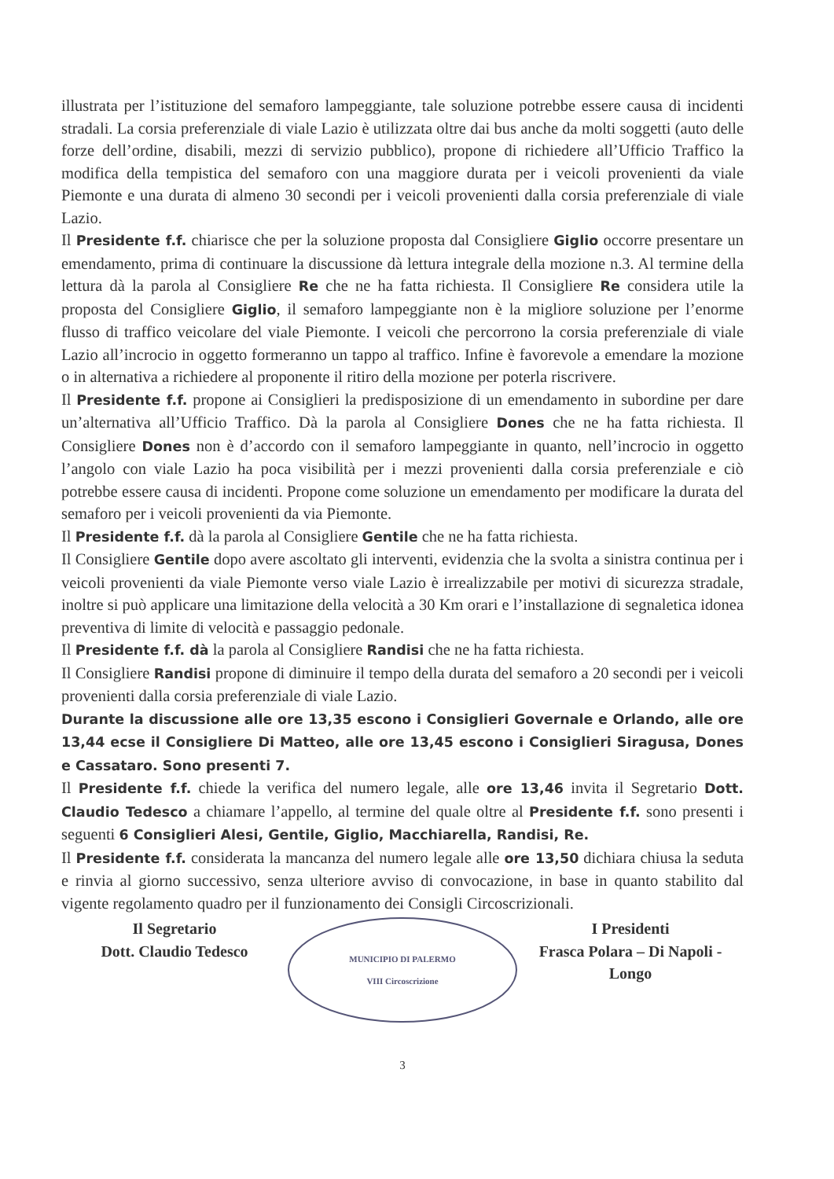illustrata per l’istituzione del semaforo lampeggiante, tale soluzione potrebbe essere causa di incidenti stradali. La corsia preferenziale di viale Lazio è utilizzata oltre dai bus anche da molti soggetti (auto delle forze dell’ordine, disabili, mezzi di servizio pubblico), propone di richiedere all’Ufficio Traffico la modifica della tempistica del semaforo con una maggiore durata per i veicoli provenienti da viale Piemonte e una durata di almeno 30 secondi per i veicoli provenienti dalla corsia preferenziale di viale Lazio.
Il Presidente f.f. chiarisce che per la soluzione proposta dal Consigliere Giglio occorre presentare un emendamento, prima di continuare la discussione dà lettura integrale della mozione n.3. Al termine della lettura dà la parola al Consigliere Re che ne ha fatta richiesta. Il Consigliere Re considera utile la proposta del Consigliere Giglio, il semaforo lampeggiante non è la migliore soluzione per l’enorme flusso di traffico veicolare del viale Piemonte. I veicoli che percorrono la corsia preferenziale di viale Lazio all’incrocio in oggetto formeranno un tappo al traffico. Infine è favorevole a emendare la mozione o in alternativa a richiedere al proponente il ritiro della mozione per poterla riscrivere.
Il Presidente f.f. propone ai Consiglieri la predisposizione di un emendamento in subordine per dare un’alternativa all’Ufficio Traffico. Dà la parola al Consigliere Dones che ne ha fatta richiesta. Il Consigliere Dones non è d’accordo con il semaforo lampeggiante in quanto, nell’incrocio in oggetto l’angolo con viale Lazio ha poca visibilità per i mezzi provenienti dalla corsia preferenziale e ciò potrebbe essere causa di incidenti. Propone come soluzione un emendamento per modificare la durata del semaforo per i veicoli provenienti da via Piemonte.
Il Presidente f.f. dà la parola al Consigliere Gentile che ne ha fatta richiesta.
Il Consigliere Gentile dopo avere ascoltato gli interventi, evidenzia che la svolta a sinistra continua per i veicoli provenienti da viale Piemonte verso viale Lazio è irrealizzabile per motivi di sicurezza stradale, inoltre si può applicare una limitazione della velocità a 30 Km orari e l’installazione di segnaletica idonea preventiva di limite di velocità e passaggio pedonale.
Il Presidente f.f. dà la parola al Consigliere Randisi che ne ha fatta richiesta.
Il Consigliere Randisi propone di diminuire il tempo della durata del semaforo a 20 secondi per i veicoli provenienti dalla corsia preferenziale di viale Lazio.
Durante la discussione alle ore 13,35 escono i Consiglieri Governale e Orlando, alle ore 13,44 ecse il Consigliere Di Matteo, alle ore 13,45 escono i Consiglieri Siragusa, Dones e Cassataro. Sono presenti 7.
Il Presidente f.f. chiede la verifica del numero legale, alle ore 13,46 invita il Segretario Dott. Claudio Tedesco a chiamare l’appello, al termine del quale oltre al Presidente f.f. sono presenti i seguenti 6 Consiglieri Alesi, Gentile, Giglio, Macchiarella, Randisi, Re.
Il Presidente f.f. considerata la mancanza del numero legale alle ore 13,50 dichiara chiusa la seduta e rinvia al giorno successivo, senza ulteriore avviso di convocazione, in base in quanto stabilito dal vigente regolamento quadro per il funzionamento dei Consigli Circoscrizionali.
Il Segretario
Dott. Claudio Tedesco
MUNICIPIO DI PALERMO
VIII Circoscrizione
I Presidenti
Frasca Polara – Di Napoli - Longo
3